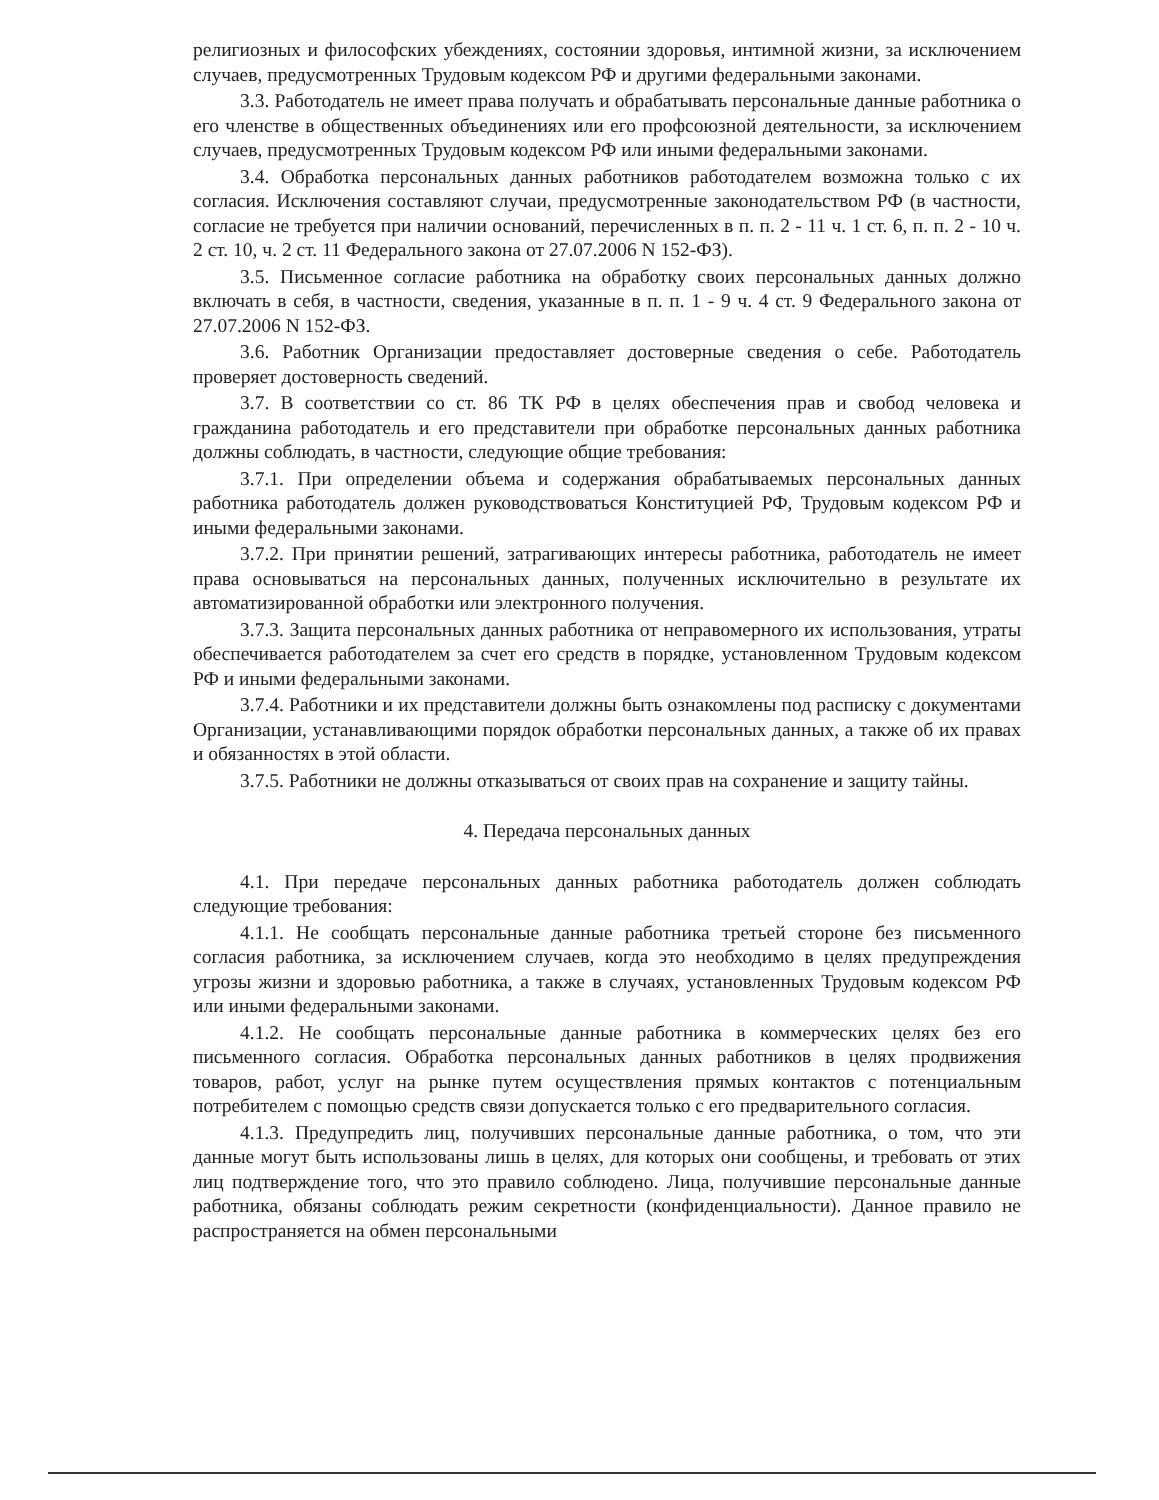религиозных и философских убеждениях, состоянии здоровья, интимной жизни, за исключением случаев, предусмотренных Трудовым кодексом РФ и другими федеральными законами.
3.3. Работодатель не имеет права получать и обрабатывать персональные данные работника о его членстве в общественных объединениях или его профсоюзной деятельности, за исключением случаев, предусмотренных Трудовым кодексом РФ или иными федеральными законами.
3.4. Обработка персональных данных работников работодателем возможна только с их согласия. Исключения составляют случаи, предусмотренные законодательством РФ (в частности, согласие не требуется при наличии оснований, перечисленных в п. п. 2 - 11 ч. 1 ст. 6, п. п. 2 - 10 ч. 2 ст. 10, ч. 2 ст. 11 Федерального закона от 27.07.2006 N 152-ФЗ).
3.5. Письменное согласие работника на обработку своих персональных данных должно включать в себя, в частности, сведения, указанные в п. п. 1 - 9 ч. 4 ст. 9 Федерального закона от 27.07.2006 N 152-ФЗ.
3.6. Работник Организации предоставляет достоверные сведения о себе. Работодатель проверяет достоверность сведений.
3.7. В соответствии со ст. 86 ТК РФ в целях обеспечения прав и свобод человека и гражданина работодатель и его представители при обработке персональных данных работника должны соблюдать, в частности, следующие общие требования:
3.7.1. При определении объема и содержания обрабатываемых персональных данных работника работодатель должен руководствоваться Конституцией РФ, Трудовым кодексом РФ и иными федеральными законами.
3.7.2. При принятии решений, затрагивающих интересы работника, работодатель не имеет права основываться на персональных данных, полученных исключительно в результате их автоматизированной обработки или электронного получения.
3.7.3. Защита персональных данных работника от неправомерного их использования, утраты обеспечивается работодателем за счет его средств в порядке, установленном Трудовым кодексом РФ и иными федеральными законами.
3.7.4. Работники и их представители должны быть ознакомлены под расписку с документами Организации, устанавливающими порядок обработки персональных данных, а также об их правах и обязанностях в этой области.
3.7.5. Работники не должны отказываться от своих прав на сохранение и защиту тайны.
4. Передача персональных данных
4.1. При передаче персональных данных работника работодатель должен соблюдать следующие требования:
4.1.1. Не сообщать персональные данные работника третьей стороне без письменного согласия работника, за исключением случаев, когда это необходимо в целях предупреждения угрозы жизни и здоровью работника, а также в случаях, установленных Трудовым кодексом РФ или иными федеральными законами.
4.1.2. Не сообщать персональные данные работника в коммерческих целях без его письменного согласия. Обработка персональных данных работников в целях продвижения товаров, работ, услуг на рынке путем осуществления прямых контактов с потенциальным потребителем с помощью средств связи допускается только с его предварительного согласия.
4.1.3. Предупредить лиц, получивших персональные данные работника, о том, что эти данные могут быть использованы лишь в целях, для которых они сообщены, и требовать от этих лиц подтверждение того, что это правило соблюдено. Лица, получившие персональные данные работника, обязаны соблюдать режим секретности (конфиденциальности). Данное правило не распространяется на обмен персональными